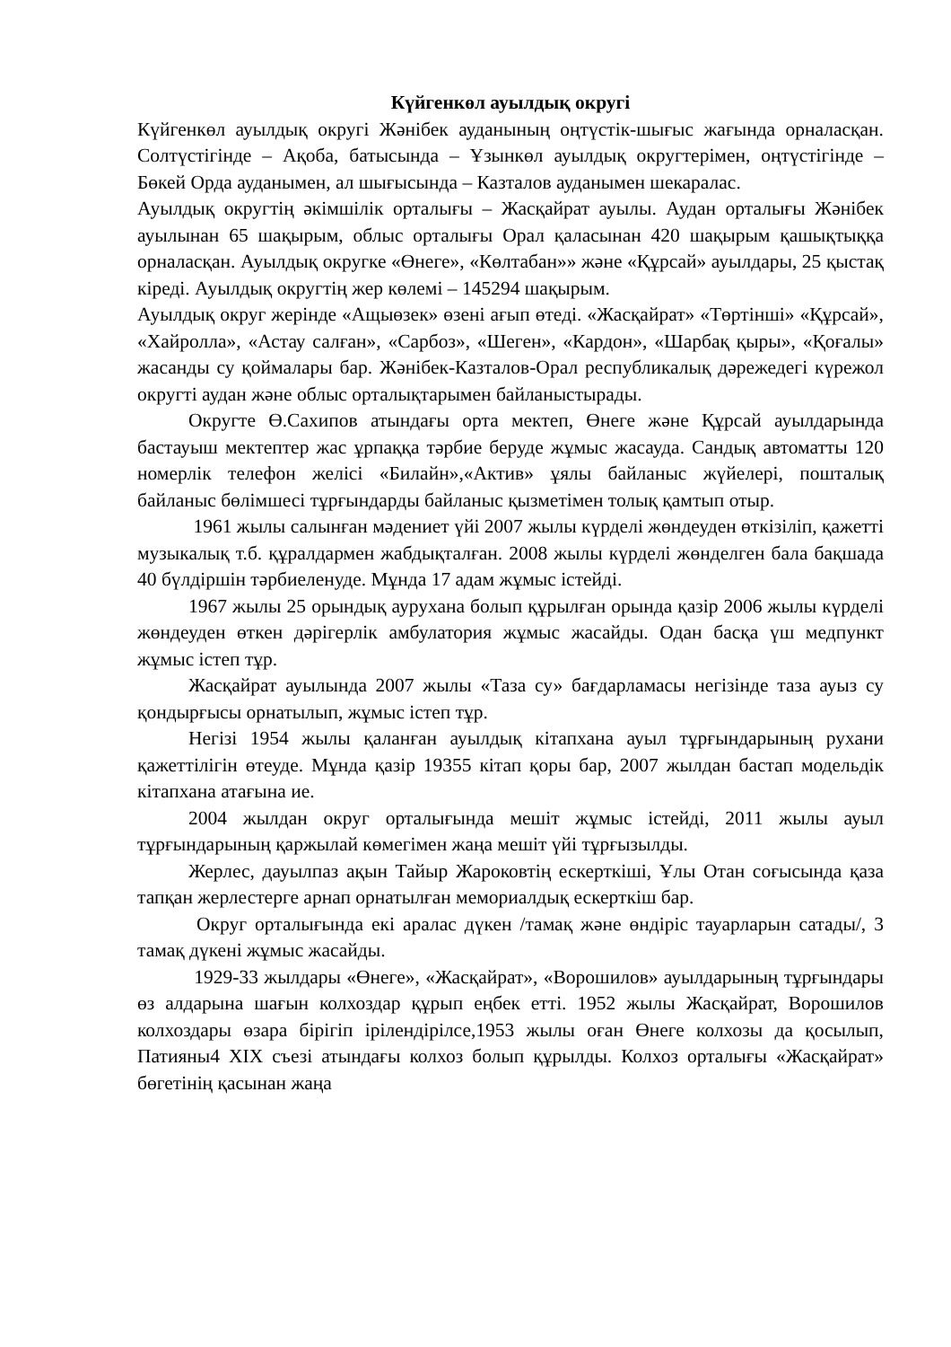Күйгенкөл ауылдық округі
Күйгенкөл ауылдық округі Жәнібек ауданының оңтүстік-шығыс жағында орналасқан. Солтүстігінде – Ақоба, батысында – Ұзынкөл ауылдық округтерімен, оңтүстігінде – Бөкей Орда ауданымен, ал шығысында – Казталов ауданымен шекаралас.
Ауылдық округтің әкімшілік орталығы – Жасқайрат ауылы. Аудан орталығы Жәнібек ауылынан 65 шақырым, облыс орталығы Орал қаласынан 420 шақырым қашықтыққа орналасқан. Ауылдық округке «Өнеге», «Көлтабан»» және «Құрсай» ауылдары, 25 қыстақ кіреді. Ауылдық округтің жер көлемі – 145294 шақырым.
Ауылдық округ жерінде «Ащыөзек» өзені ағып өтеді. «Жасқайрат» «Төртінші» «Құрсай», «Хайролла», «Астау салған», «Сарбоз», «Шеген», «Кардон», «Шарбақ қыры», «Қоғалы» жасанды су қоймалары бар. Жәнібек-Казталов-Орал республикалық дәрежедегі күрежол округті аудан және облыс орталықтарымен байланыстырады.
Округте Ө.Сахипов атындағы орта мектеп, Өнеге және Құрсай ауылдарында бастауыш мектептер жас ұрпаққа тәрбие беруде жұмыс жасауда. Сандық автоматты 120 номерлік телефон желісі «Билайн»,«Актив» ұялы байланыс жүйелері, пошталық байланыс бөлімшесі тұрғындарды байланыс қызметімен толық қамтып отыр.
1961 жылы салынған мәдениет үйі 2007 жылы күрделі жөндеуден өткізіліп, қажетті музыкалық т.б. құралдармен жабдықталған. 2008 жылы күрделі жөнделген бала бақшада 40 бүлдіршін тәрбиеленуде. Мұнда 17 адам жұмыс істейді.
1967 жылы 25 орындық аурухана болып құрылған орында қазір 2006 жылы күрделі жөндеуден өткен дәрігерлік амбулатория жұмыс жасайды. Одан басқа үш медпункт жұмыс істеп тұр.
Жасқайрат ауылында 2007 жылы «Таза су» бағдарламасы негізінде таза ауыз су қондырғысы орнатылып, жұмыс істеп тұр.
Негізі 1954 жылы қаланған ауылдық кітапхана ауыл тұрғындарының рухани қажеттілігін өтеуде. Мұнда қазір 19355 кітап қоры бар, 2007 жылдан бастап модельдік кітапхана атағына ие.
2004 жылдан округ орталығында мешіт жұмыс істейді, 2011 жылы ауыл тұрғындарының қаржылай көмегімен жаңа мешіт үйі тұрғызылды.
Жерлес, дауылпаз ақын Тайыр Жароковтің ескерткіші, Ұлы Отан соғысында қаза тапқан жерлестерге арнап орнатылған мемориалдық ескерткіш бар.
Округ орталығында екі аралас дүкен /тамақ және өндіріс тауарларын сатады/, 3 тамақ дүкені жұмыс жасайды.
1929-33 жылдары «Өнеге», «Жасқайрат», «Ворошилов» ауылдарының тұрғындары өз алдарына шағын колхоздар құрып еңбек етті. 1952 жылы Жасқайрат, Ворошилов колхоздары өзара бірігіп ірілендірілсе,1953 жылы оған Өнеге колхозы да қосылып, Патияны4 XIX съезі атындағы колхоз болып құрылды. Колхоз орталығы «Жасқайрат» бөгетінің қасынан жаңа